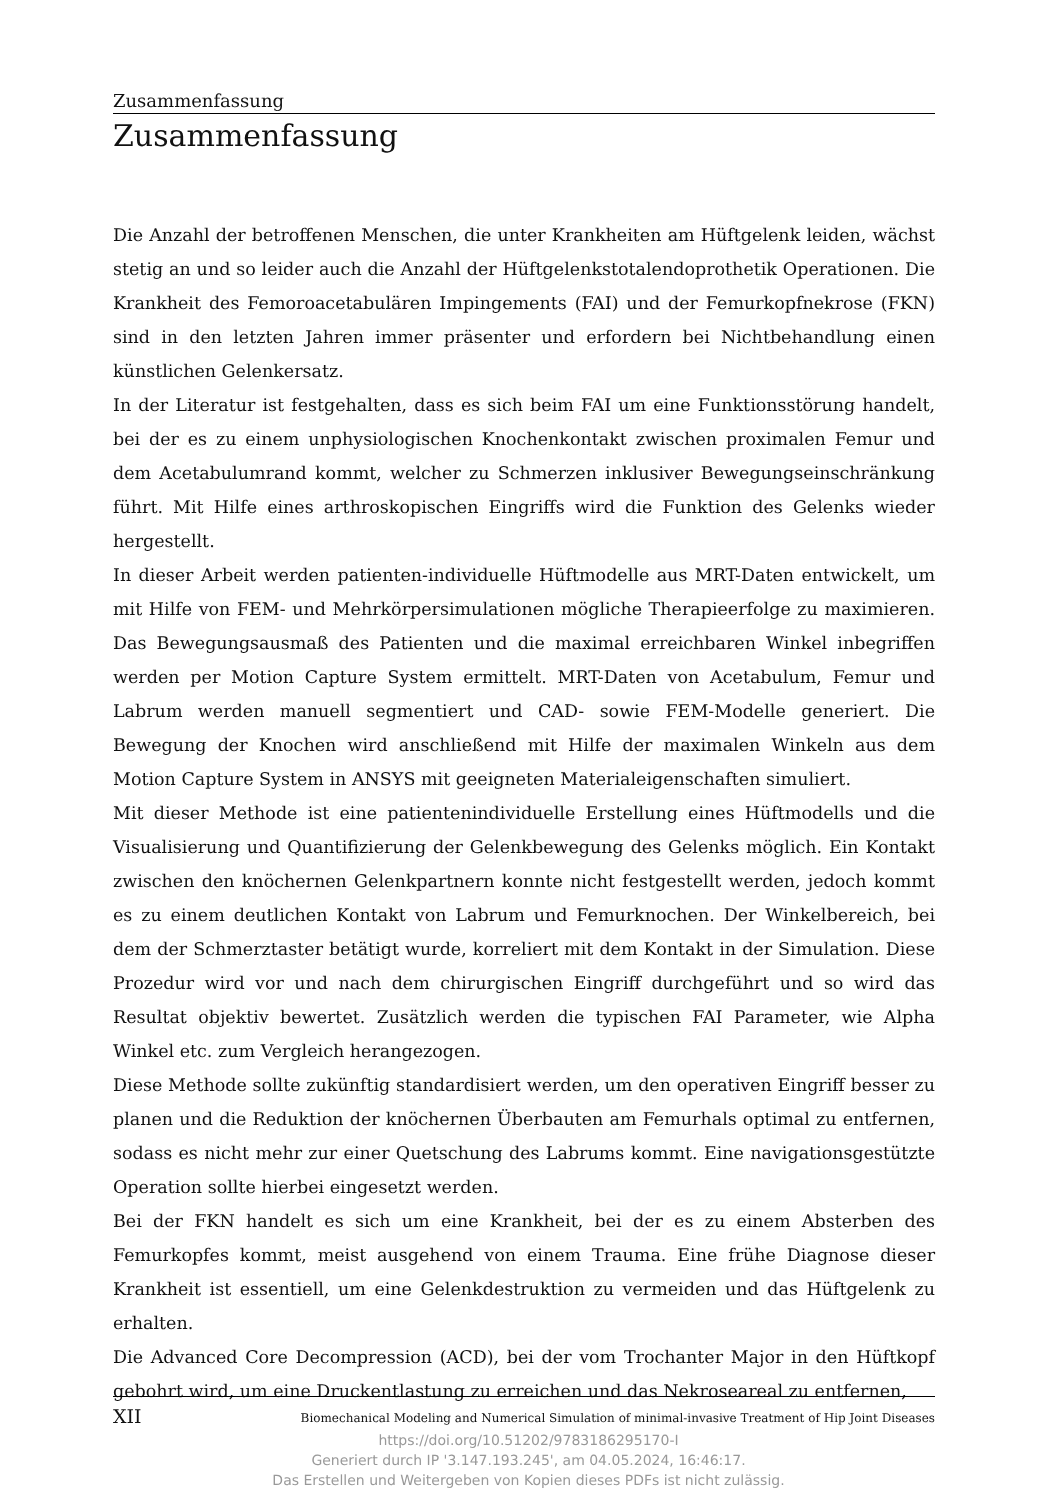Zusammenfassung
Zusammenfassung
Die Anzahl der betroffenen Menschen, die unter Krankheiten am Hüftgelenk leiden, wächst stetig an und so leider auch die Anzahl der Hüftgelenkstotalendoprothetik Operationen. Die Krankheit des Femoroacetabulären Impingements (FAI) und der Femurkopfnekrose (FKN) sind in den letzten Jahren immer präsenter und erfordern bei Nichtbehandlung einen künstlichen Gelenkersatz.
In der Literatur ist festgehalten, dass es sich beim FAI um eine Funktionsstörung handelt, bei der es zu einem unphysiologischen Knochenkontakt zwischen proximalen Femur und dem Acetabulumrand kommt, welcher zu Schmerzen inklusiver Bewegungseinschränkung führt. Mit Hilfe eines arthroskopischen Eingriffs wird die Funktion des Gelenks wieder hergestellt.
In dieser Arbeit werden patienten-individuelle Hüftmodelle aus MRT-Daten entwickelt, um mit Hilfe von FEM- und Mehrkörpersimulationen mögliche Therapieerfolge zu maximieren. Das Bewegungsausmaß des Patienten und die maximal erreichbaren Winkel inbegriffen werden per Motion Capture System ermittelt. MRT-Daten von Acetabulum, Femur und Labrum werden manuell segmentiert und CAD- sowie FEM-Modelle generiert. Die Bewegung der Knochen wird anschließend mit Hilfe der maximalen Winkeln aus dem Motion Capture System in ANSYS mit geeigneten Materialeigenschaften simuliert.
Mit dieser Methode ist eine patientenindividuelle Erstellung eines Hüftmodells und die Visualisierung und Quantifizierung der Gelenkbewegung des Gelenks möglich. Ein Kontakt zwischen den knöchernen Gelenkpartnern konnte nicht festgestellt werden, jedoch kommt es zu einem deutlichen Kontakt von Labrum und Femurknochen. Der Winkelbereich, bei dem der Schmerztaster betätigt wurde, korreliert mit dem Kontakt in der Simulation. Diese Prozedur wird vor und nach dem chirurgischen Eingriff durchgeführt und so wird das Resultat objektiv bewertet. Zusätzlich werden die typischen FAI Parameter, wie Alpha Winkel etc. zum Vergleich herangezogen.
Diese Methode sollte zukünftig standardisiert werden, um den operativen Eingriff besser zu planen und die Reduktion der knöchernen Überbauten am Femurhals optimal zu entfernen, sodass es nicht mehr zur einer Quetschung des Labrums kommt. Eine navigationsgestützte Operation sollte hierbei eingesetzt werden.
Bei der FKN handelt es sich um eine Krankheit, bei der es zu einem Absterben des Femurkopfes kommt, meist ausgehend von einem Trauma. Eine frühe Diagnose dieser Krankheit ist essentiell, um eine Gelenkdestruktion zu vermeiden und das Hüftgelenk zu erhalten.
Die Advanced Core Decompression (ACD), bei der vom Trochanter Major in den Hüftkopf gebohrt wird, um eine Druckentlastung zu erreichen und das Nekroseareal zu entfernen,
XII Biomechanical Modeling and Numerical Simulation of minimal-invasive Treatment of Hip Joint Diseases
https://doi.org/10.51202/9783186295170-I
Generiert durch IP '3.147.193.245', am 04.05.2024, 16:46:17.
Das Erstellen und Weitergeben von Kopien dieses PDFs ist nicht zulässig.